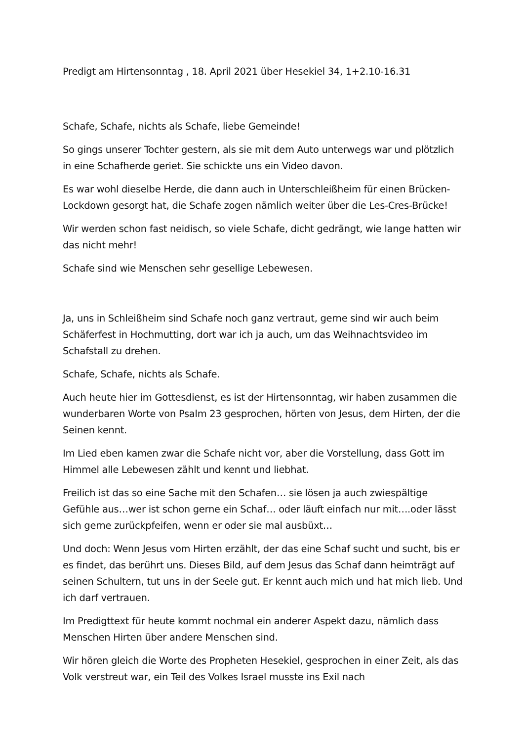Predigt am Hirtensonntag , 18. April 2021 über Hesekiel 34, 1+2.10-16.31
Schafe, Schafe, nichts als Schafe, liebe Gemeinde!
So gings unserer Tochter gestern, als sie mit dem Auto unterwegs war und plötzlich in eine Schafherde geriet. Sie schickte uns ein Video davon.
Es war wohl dieselbe Herde, die dann auch in Unterschleißheim für einen Brücken-Lockdown gesorgt hat, die Schafe zogen nämlich weiter über die Les-Cres-Brücke!
Wir werden schon fast neidisch, so viele Schafe, dicht gedrängt, wie lange hatten wir das nicht mehr!
Schafe sind wie Menschen sehr gesellige Lebewesen.
Ja, uns in Schleißheim sind Schafe noch ganz vertraut, gerne sind wir auch beim Schäferfest in Hochmutting, dort war ich ja auch, um das Weihnachtsvideo im Schafstall zu drehen.
Schafe, Schafe, nichts als Schafe.
Auch heute hier im Gottesdienst, es ist der Hirtensonntag, wir haben zusammen die wunderbaren Worte von Psalm 23 gesprochen, hörten von Jesus, dem Hirten, der die Seinen kennt.
Im Lied eben kamen zwar die Schafe nicht vor, aber die Vorstellung, dass Gott im Himmel alle Lebewesen zählt und kennt und liebhat.
Freilich ist das so eine Sache mit den Schafen… sie lösen ja auch zwiespältige Gefühle aus…wer ist schon gerne ein Schaf… oder läuft einfach nur mit….oder lässt sich gerne zurückpfeifen, wenn er oder sie mal ausbüxt…
Und doch: Wenn Jesus vom Hirten erzählt, der das eine Schaf sucht und sucht, bis er es findet, das berührt uns. Dieses Bild, auf dem Jesus das Schaf dann heimträgt auf seinen Schultern, tut uns in der Seele gut. Er kennt auch mich und hat mich lieb. Und ich darf vertrauen.
Im Predigttext für heute kommt nochmal ein anderer Aspekt dazu, nämlich dass Menschen Hirten über andere Menschen sind.
Wir hören gleich die Worte des Propheten Hesekiel, gesprochen in einer Zeit, als das Volk verstreut war, ein Teil des Volkes Israel musste ins Exil nach